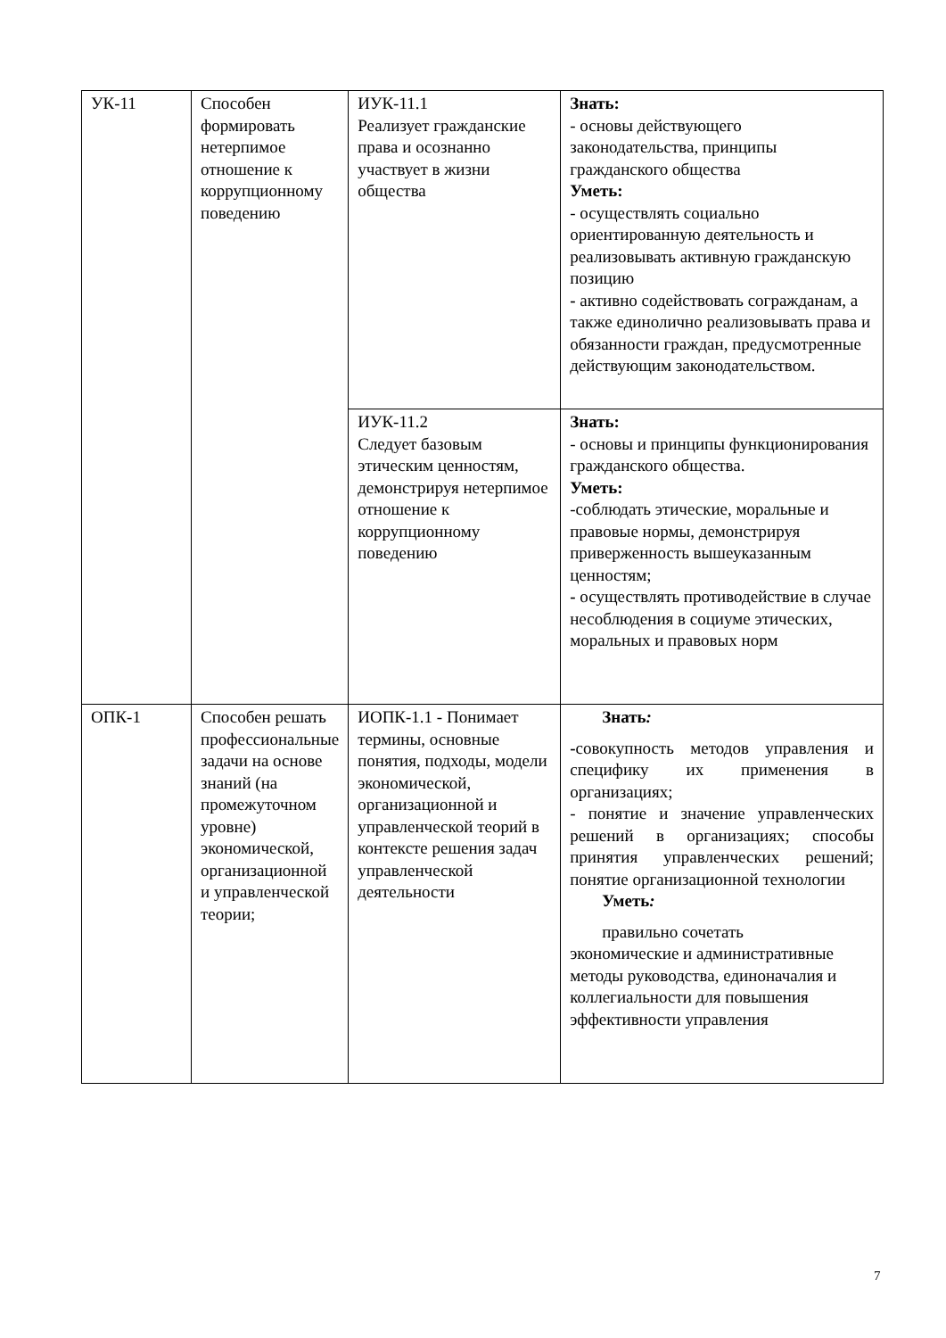| УК-11 | Способен формировать нетерпимое отношение к коррупционному поведению | ИУК-11.1 Реализует гражданские права и осознанно участвует в жизни общества | Знать: - основы действующего законодательства, принципы гражданского общества Уметь: - осуществлять социально ориентированную деятельность и реализовывать активную гражданскую позицию - активно содействовать согражданам, а также единолично реализовывать права и обязанности граждан, предусмотренные действующим законодательством. |
| | | ИУК-11.2 Следует базовым этическим ценностям, демонстрируя нетерпимое отношение к коррупционному поведению | Знать: - основы и принципы функционирования гражданского общества. Уметь: -соблюдать этические, моральные и правовые нормы, демонстрируя приверженность вышеуказанным ценностям; - осуществлять противодействие в случае несоблюдения в социуме этических, моральных и правовых норм |
| ОПК-1 | Способен решать профессиональные задачи на основе знаний (на промежуточном уровне) экономической, организационной и управленческой теории; | ИОПК-1.1 - Понимает термины, основные понятия, подходы, модели экономической, организационной и управленческой теорий в контексте решения задач управленческой деятельности | Знать : - совокупность методов управления и специфику их применения в организациях; - понятие и значение управленческих решений в организациях; способы принятия управленческих решений; понятие организационной технологии Уметь : правильно сочетать экономические и административные методы руководства, единоначалия и коллегиальности для повышения эффективности управления |
7